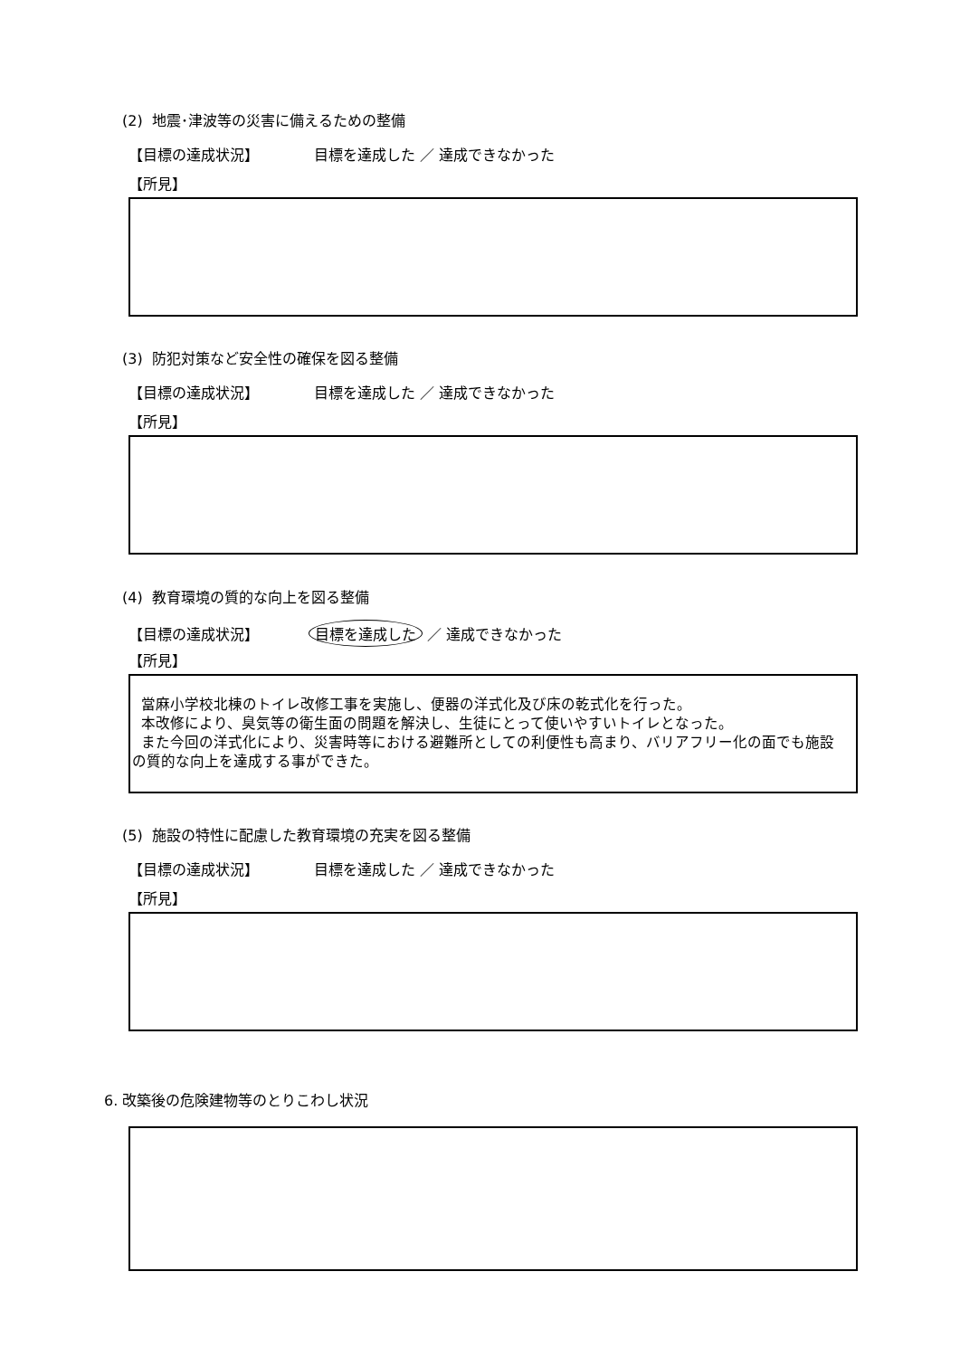(2) 地震･津波等の災害に備えるための整備
【目標の達成状況】 目標を達成した ／ 達成できなかった
【所見】
(3) 防犯対策など安全性の確保を図る整備
【目標の達成状況】 目標を達成した ／ 達成できなかった
【所見】
(4) 教育環境の質的な向上を図る整備
【目標の達成状況】 目標を達成した ／ 達成できなかった
【所見】
當麻小学校北棟のトイレ改修工事を実施し、便器の洋式化及び床の乾式化を行った。
本改修により、臭気等の衛生面の問題を解決し、生徒にとって使いやすいトイレとなった。
また今回の洋式化により、災害時等における避難所としての利便性も高まり、バリアフリー化の面でも施設の質的な向上を達成する事ができた。
(5) 施設の特性に配慮した教育環境の充実を図る整備
【目標の達成状況】 目標を達成した ／ 達成できなかった
【所見】
6. 改築後の危険建物等のとりこわし状況